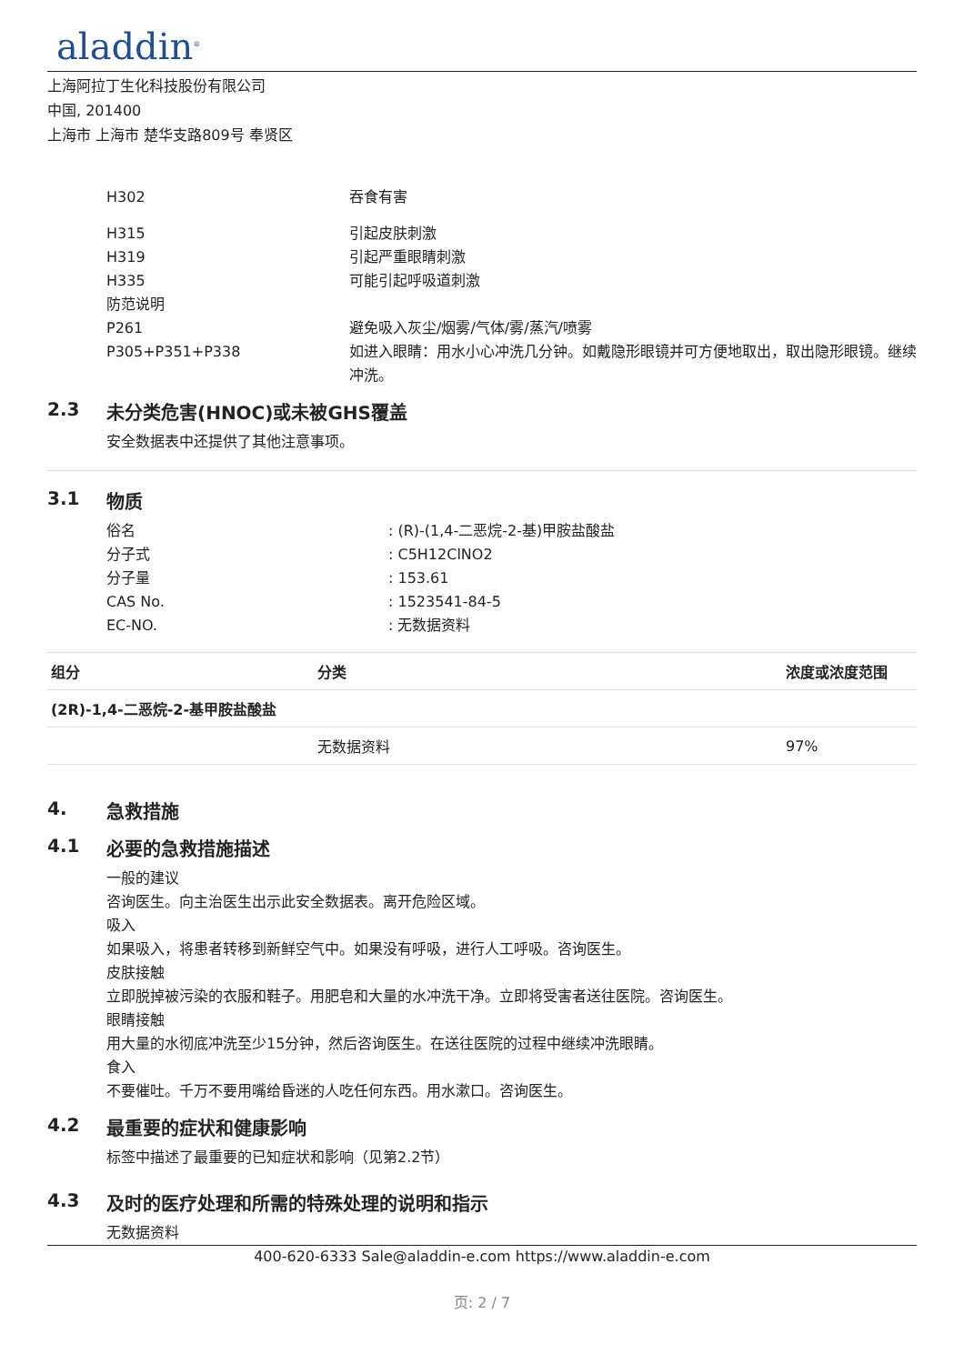aladdin<sup>®</sup>
上海阿拉丁生化科技股份有限公司
中国, 201400
上海市 上海市 楚华支路809号 奉贤区
H302 吞食有害
H315 引起皮肤刺激
H319 引起严重眼睛刺激
H335 可能引起呼吸道刺激
防范说明
P261 避免吸入灰尘/烟雾/气体/雾/蒸汽/喷雾
P305+P351+P338 如进入眼睛：用水小心冲洗几分钟。如戴隐形眼镜并可方便地取出，取出隐形眼镜。继续冲洗。
2.3 未分类危害(HNOC)或未被GHS覆盖
安全数据表中还提供了其他注意事项。
3.1 物质
俗名 : (R)-(1,4-二恶烷-2-基)甲胺盐酸盐
分子式 : C5H12ClNO2
分子量 : 153.61
CAS No. : 1523541-84-5
EC-NO. : 无数据资料
| 组分 | 分类 | 浓度或浓度范围 |
| --- | --- | --- |
| (2R)-1,4-二恶烷-2-基甲胺盐酸盐 | | |
| | 无数据资料 | 97% |
4. 急救措施
4.1 必要的急救措施描述
一般的建议
咨询医生。向主治医生出示此安全数据表。离开危险区域。
吸入
如果吸入，将患者转移到新鲜空气中。如果没有呼吸，进行人工呼吸。咨询医生。
皮肤接触
立即脱掉被污染的衣服和鞋子。用肥皂和大量的水冲洗干净。立即将受害者送往医院。咨询医生。
眼睛接触
用大量的水彻底冲洗至少15分钟，然后咨询医生。在送往医院的过程中继续冲洗眼睛。
食入
不要催吐。千万不要用嘴给昏迷的人吃任何东西。用水漱口。咨询医生。
4.2 最重要的症状和健康影响
标签中描述了最重要的已知症状和影响（见第2.2节）
4.3 及时的医疗处理和所需的特殊处理的说明和指示
无数据资料
400-620-6333 Sale@aladdin-e.com https://www.aladdin-e.com
页: 2 / 7